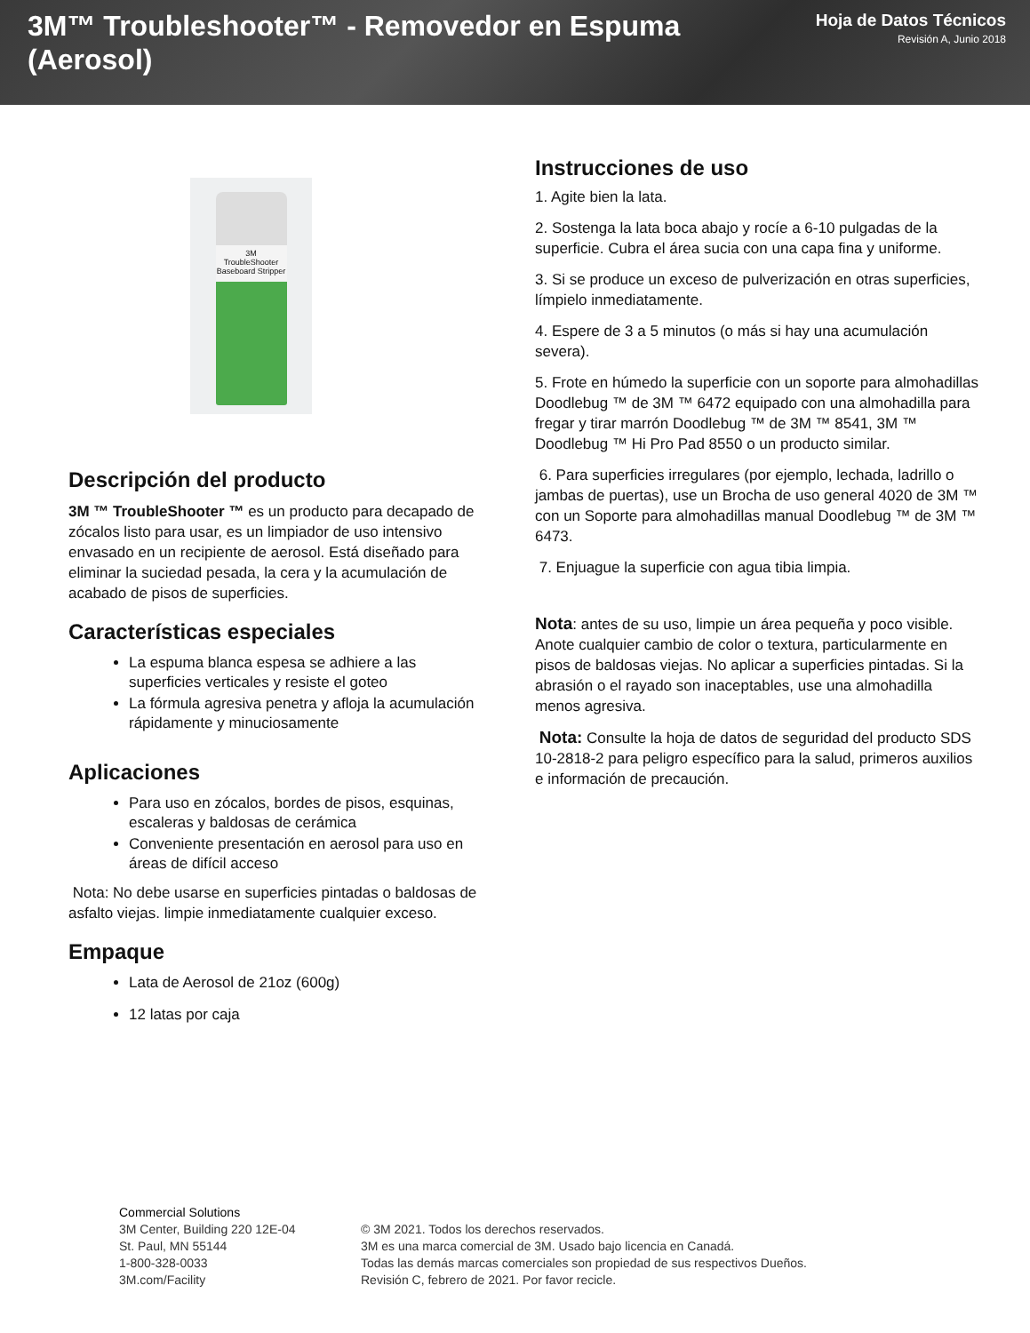3M™ Troubleshooter™ - Removedor en Espuma (Aerosol)
Hoja de Datos Técnicos
Revisión A, Junio 2018
3M
TroubleShooter
Baseboard Stripper
Descripción del producto
3M ™ TroubleShooter ™ es un producto para decapado de zócalos listo para usar, es un limpiador de uso intensivo envasado en un recipiente de aerosol. Está diseñado para eliminar la suciedad pesada, la cera y la acumulación de acabado de pisos de superficies.
Características especiales
La espuma blanca espesa se adhiere a las superficies verticales y resiste el goteo
La fórmula agresiva penetra y afloja la acumulación rápidamente y minuciosamente
Aplicaciones
Para uso en zócalos, bordes de pisos, esquinas, escaleras y baldosas de cerámica
Conveniente presentación en aerosol para uso en áreas de difícil acceso
Nota: No debe usarse en superficies pintadas o baldosas de asfalto viejas. limpie inmediatamente cualquier exceso.
Empaque
Lata de Aerosol de 21oz (600g)
12 latas por caja
Instrucciones de uso
1. Agite bien la lata.
2. Sostenga la lata boca abajo y rocíe a 6-10 pulgadas de la superficie. Cubra el área sucia con una capa fina y uniforme.
3. Si se produce un exceso de pulverización en otras superficies, límpielo inmediatamente.
4. Espere de 3 a 5 minutos (o más si hay una acumulación severa).
5. Frote en húmedo la superficie con un soporte para almohadillas Doodlebug ™ de 3M ™ 6472 equipado con una almohadilla para fregar y tirar marrón Doodlebug ™ de 3M ™ 8541, 3M ™ Doodlebug ™ Hi Pro Pad 8550 o un producto similar.
6. Para superficies irregulares (por ejemplo, lechada, ladrillo o jambas de puertas), use un Brocha de uso general 4020 de 3M ™ con un Soporte para almohadillas manual Doodlebug ™ de 3M ™ 6473.
7. Enjuague la superficie con agua tibia limpia.
Nota: antes de su uso, limpie un área pequeña y poco visible. Anote cualquier cambio de color o textura, particularmente en pisos de baldosas viejas. No aplicar a superficies pintadas. Si la abrasión o el rayado son inaceptables, use una almohadilla menos agresiva.
Nota: Consulte la hoja de datos de seguridad del producto SDS 10-2818-2 para peligro específico para la salud, primeros auxilios e información de precaución.
Commercial Solutions
3M Center, Building 220 12E-04
St. Paul, MN 55144
1-800-328-0033
3M.com/Facility
© 3M 2021. Todos los derechos reservados.
3M es una marca comercial de 3M. Usado bajo licencia en Canadá.
Todas las demás marcas comerciales son propiedad de sus respectivos Dueños.
Revisión C, febrero de 2021. Por favor recicle.